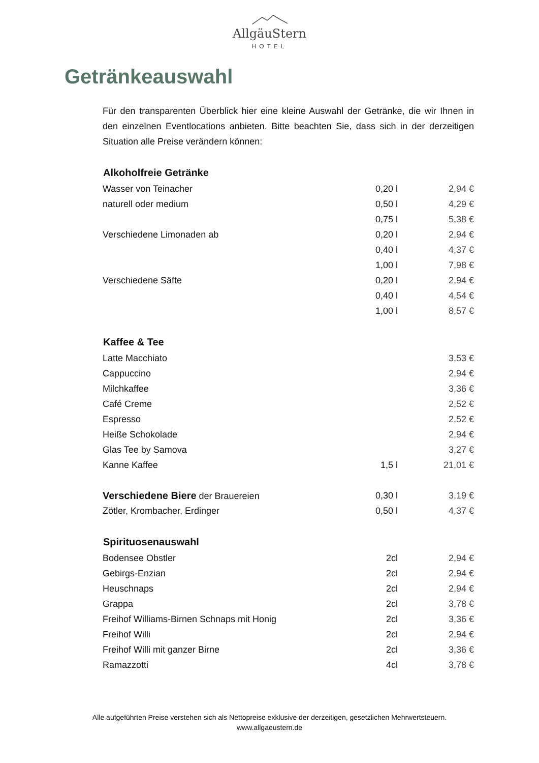AllgäuStern
HOTEL
Getränkeauswahl
Für den transparenten Überblick hier eine kleine Auswahl der Getränke, die wir Ihnen in den einzelnen Eventlocations anbieten. Bitte beachten Sie, dass sich in der derzeitigen Situation alle Preise verändern können:
| Alkoholfreie Getränke | | |
| --- | --- | --- |
| Wasser von Teinacher | 0,20 l | 2,94 € |
| naturell oder medium | 0,50 l | 4,29 € |
| | 0,75 l | 5,38 € |
| Verschiedene Limonaden ab | 0,20 l | 2,94 € |
| | 0,40 l | 4,37 € |
| | 1,00 l | 7,98 € |
| Verschiedene Säfte | 0,20 l | 2,94 € |
| | 0,40 l | 4,54 € |
| | 1,00 l | 8,57 € |
| Kaffee & Tee | | |
| Latte Macchiato | | 3,53 € |
| Cappuccino | | 2,94 € |
| Milchkaffee | | 3,36 € |
| Café Creme | | 2,52 € |
| Espresso | | 2,52 € |
| Heiße Schokolade | | 2,94 € |
| Glas Tee by Samova | | 3,27 € |
| Kanne Kaffee | 1,5 l | 21,01 € |
| Verschiedene Biere der Brauereien | 0,30 l | 3,19 € |
| Zötler, Krombacher, Erdinger | 0,50 l | 4,37 € |
| Spirituosenauswahl | | |
| Bodensee Obstler | 2cl | 2,94 € |
| Gebirgs-Enzian | 2cl | 2,94 € |
| Heuschnaps | 2cl | 2,94 € |
| Grappa | 2cl | 3,78 € |
| Freihof Williams-Birnen Schnaps mit Honig | 2cl | 3,36 € |
| Freihof Willi | 2cl | 2,94 € |
| Freihof Willi mit ganzer Birne | 2cl | 3,36 € |
| Ramazzotti | 4cl | 3,78 € |
Alle aufgeführten Preise verstehen sich als Nettopreise exklusive der derzeitigen, gesetzlichen Mehrwertsteuern.
www.allgaeustern.de